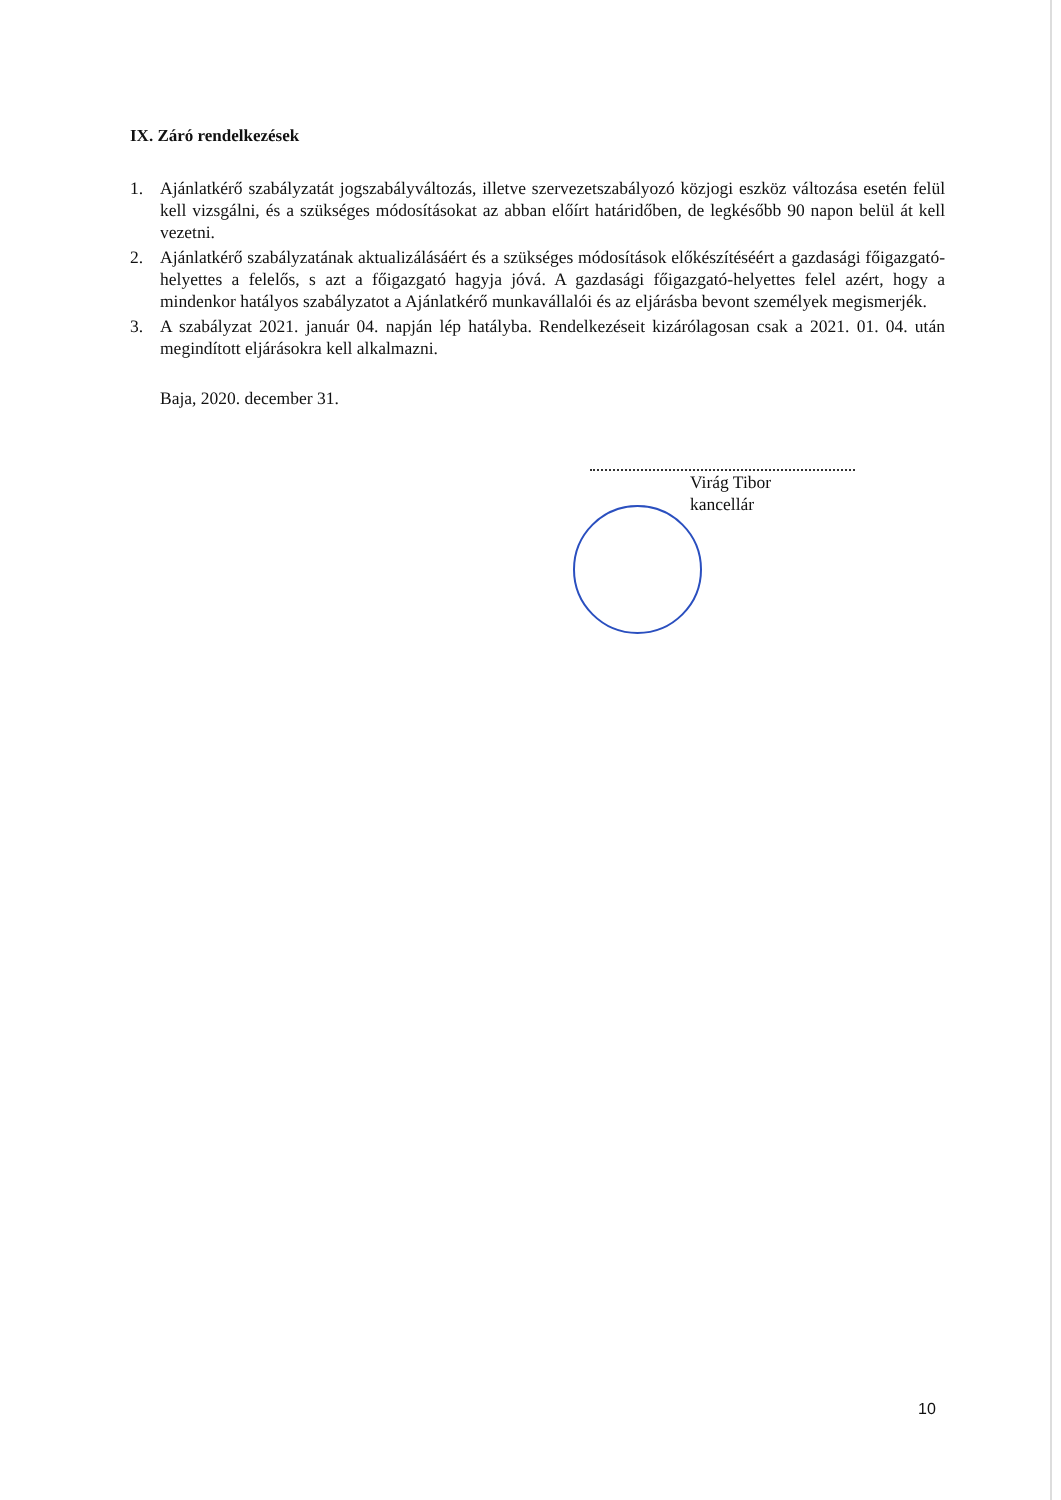IX. Záró rendelkezések
1. Ajánlatkérő szabályzatát jogszabályváltozás, illetve szervezetszabályozó közjogi eszköz változása esetén felül kell vizsgálni, és a szükséges módosításokat az abban előírt határidőben, de legkésőbb 90 napon belül át kell vezetni.
2. Ajánlatkérő szabályzatának aktualizálásáért és a szükséges módosítások előkészítéséért a gazdasági főigazgató-helyettes a felelős, s azt a főigazgató hagyja jóvá. A gazdasági főigazgató-helyettes felel azért, hogy a mindenkor hatályos szabályzatot a Ajánlatkérő munkavállalói és az eljárásba bevont személyek megismerjék.
3. A szabályzat 2021. január 04. napján lép hatályba. Rendelkezéseit kizárólagosan csak a 2021. 01. 04. után megindított eljárásokra kell alkalmazni.
Baja, 2020. december 31.
Virág Tibor
kancellár
10